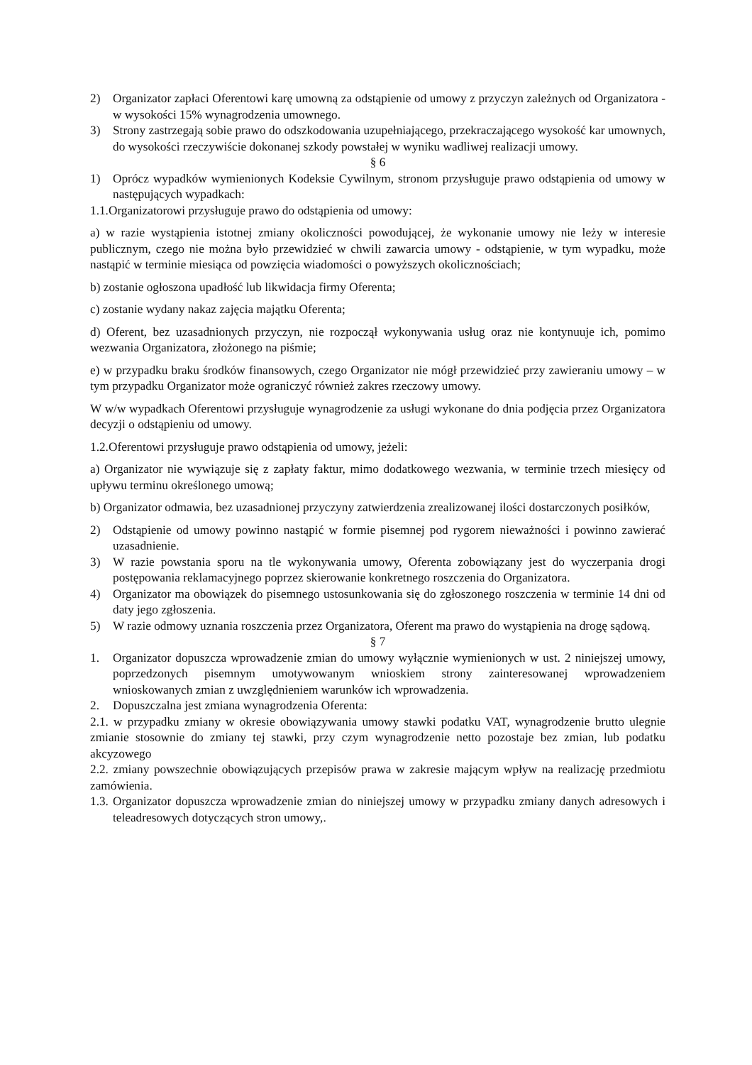2) Organizator zapłaci Oferentowi karę umowną za odstąpienie od umowy z przyczyn zależnych od Organizatora - w wysokości 15% wynagrodzenia umownego.
3) Strony zastrzegają sobie prawo do odszkodowania uzupełniającego, przekraczającego wysokość kar umownych, do wysokości rzeczywiście dokonanej szkody powstałej w wyniku wadliwej realizacji umowy.
§ 6
1) Oprócz wypadków wymienionych Kodeksie Cywilnym, stronom przysługuje prawo odstąpienia od umowy w następujących wypadkach:
1.1.Organizatorowi przysługuje prawo do odstąpienia od umowy:
a) w razie wystąpienia istotnej zmiany okoliczności powodującej, że wykonanie umowy nie leży w interesie publicznym, czego nie można było przewidzieć w chwili zawarcia umowy - odstąpienie, w tym wypadku, może nastąpić w terminie miesiąca od powzięcia wiadomości o powyższych okolicznościach;
b) zostanie ogłoszona upadłość lub likwidacja firmy Oferenta;
c) zostanie wydany nakaz zajęcia majątku Oferenta;
d) Oferent, bez uzasadnionych przyczyn, nie rozpoczął wykonywania usług oraz nie kontynuuje ich, pomimo wezwania Organizatora, złożonego na piśmie;
e) w przypadku braku środków finansowych, czego Organizator nie mógł przewidzieć przy zawieraniu umowy – w tym przypadku Organizator może ograniczyć również zakres rzeczowy umowy.
W w/w wypadkach Oferentowi przysługuje wynagrodzenie za usługi wykonane do dnia podjęcia przez Organizatora decyzji o odstąpieniu od umowy.
1.2.Oferentowi przysługuje prawo odstąpienia od umowy, jeżeli:
a) Organizator nie wywiązuje się z zapłaty faktur, mimo dodatkowego wezwania, w terminie trzech miesięcy od upływu terminu określonego umową;
b) Organizator odmawia, bez uzasadnionej przyczyny zatwierdzenia zrealizowanej ilości dostarczonych posiłków,
2) Odstąpienie od umowy powinno nastąpić w formie pisemnej pod rygorem nieważności i powinno zawierać uzasadnienie.
3) W razie powstania sporu na tle wykonywania umowy, Oferenta zobowiązany jest do wyczerpania drogi postępowania reklamacyjnego poprzez skierowanie konkretnego roszczenia do Organizatora.
4) Organizator ma obowiązek do pisemnego ustosunkowania się do zgłoszonego roszczenia w terminie 14 dni od daty jego zgłoszenia.
5) W razie odmowy uznania roszczenia przez Organizatora, Oferent ma prawo do wystąpienia na drogę sądową.
§ 7
1. Organizator dopuszcza wprowadzenie zmian do umowy wyłącznie wymienionych w ust. 2 niniejszej umowy, poprzedzonych pisemnym umotywowanym wnioskiem strony zainteresowanej wprowadzeniem wnioskowanych zmian z uwzględnieniem warunków ich wprowadzenia.
2. Dopuszczalna jest zmiana wynagrodzenia Oferenta:
2.1. w przypadku zmiany w okresie obowiązywania umowy stawki podatku VAT, wynagrodzenie brutto ulegnie zmianie stosownie do zmiany tej stawki, przy czym wynagrodzenie netto pozostaje bez zmian, lub podatku akcyzowego
2.2. zmiany powszechnie obowiązujących przepisów prawa w zakresie mającym wpływ na realizację przedmiotu zamówienia.
1.3. Organizator dopuszcza wprowadzenie zmian do niniejszej umowy w przypadku zmiany danych adresowych i teleadresowych dotyczących stron umowy,.